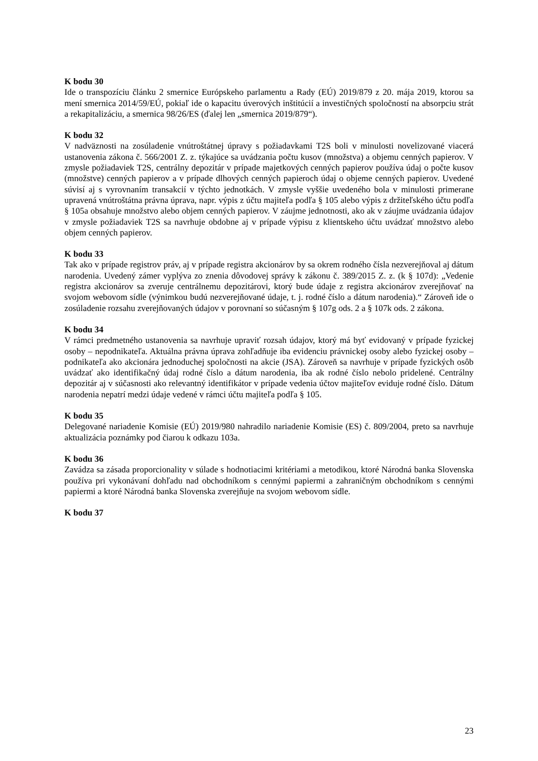K bodu 30
Ide o transpozíciu článku 2 smernice Európskeho parlamentu a Rady (EÚ) 2019/879 z 20. mája 2019, ktorou sa mení smernica 2014/59/EÚ, pokiaľ ide o kapacitu úverových inštitúcií a investičných spoločností na absorpciu strát a rekapitalizáciu, a smernica 98/26/ES (ďalej len „smernica 2019/879“).
K bodu 32
V nadväznosti na zosúladenie vnútroštátnej úpravy s požiadavkami T2S boli v minulosti novelizované viacerá ustanovenia zákona č. 566/2001 Z. z. týkajúce sa uvádzania počtu kusov (množstva) a objemu cenných papierov. V zmysle požiadaviek T2S, centrálny depozitár v prípade majetkových cenných papierov používa údaj o počte kusov (množstve) cenných papierov a v prípade dlhových cenných papieroch údaj o objeme cenných papierov. Uvedené súvisí aj s vyrovnaním transakcií v týchto jednotkách. V zmysle vyššie uvedeného bola v minulosti primerane upravená vnútroštátna právna úprava, napr. výpis z účtu majiteľa podľa § 105 alebo výpis z držiteľského účtu podľa § 105a obsahuje množstvo alebo objem cenných papierov. V záujme jednotnosti, ako ak v záujme uvádzania údajov v zmysle požiadaviek T2S sa navrhuje obdobne aj v prípade výpisu z klientskeho účtu uvádzať množstvo alebo objem cenných papierov.
K bodu 33
Tak ako v prípade registrov práv, aj v prípade registra akcionárov by sa okrem rodného čísla nezverejňoval aj dátum narodenia. Uvedený zámer vyplýva zo znenia dôvodovej správy k zákonu č. 389/2015 Z. z. (k § 107d): „Vedenie registra akcionárov sa zveruje centrálnemu depozitárovi, ktorý bude údaje z registra akcionárov zverejňovať na svojom webovom sídle (výnimkou budú nezverejňované údaje, t. j. rodné číslo a dátum narodenia).“ Zároveň ide o zosúladenie rozsahu zverejňovaných údajov v porovnaní so súčasným § 107g ods. 2 a § 107k ods. 2 zákona.
K bodu 34
V rámci predmetného ustanovenia sa navrhuje upraviť rozsah údajov, ktorý má byť evidovaný v prípade fyzickej osoby – nepodnikateľa. Aktuálna právna úprava zohľadňuje iba evidenciu právnickej osoby alebo fyzickej osoby – podnikateľa ako akcionára jednoduchej spoločnosti na akcie (JSA). Zároveň sa navrhuje v prípade fyzických osôb uvádzať ako identifikačný údaj rodné číslo a dátum narodenia, iba ak rodné číslo nebolo pridelené. Centrálny depozitár aj v súčasnosti ako relevantný identifikátor v prípade vedenia účtov majiteľov eviduje rodné číslo. Dátum narodenia nepatrí medzi údaje vedené v rámci účtu majiteľa podľa § 105.
K bodu 35
Delegované nariadenie Komisie (EÚ) 2019/980 nahradilo nariadenie Komisie (ES) č. 809/2004, preto sa navrhuje aktualizácia poznámky pod čiarou k odkazu 103a.
K bodu 36
Zavádza sa zásada proporcionality v súlade s hodnotiacimi kritériami a metodikou, ktoré Národná banka Slovenska používa pri vykonávaní dohľadu nad obchodníkom s cennými papiermi a zahraničným obchodníkom s cennými papiermi a ktoré Národná banka Slovenska zverejňuje na svojom webovom sídle.
K bodu 37
23